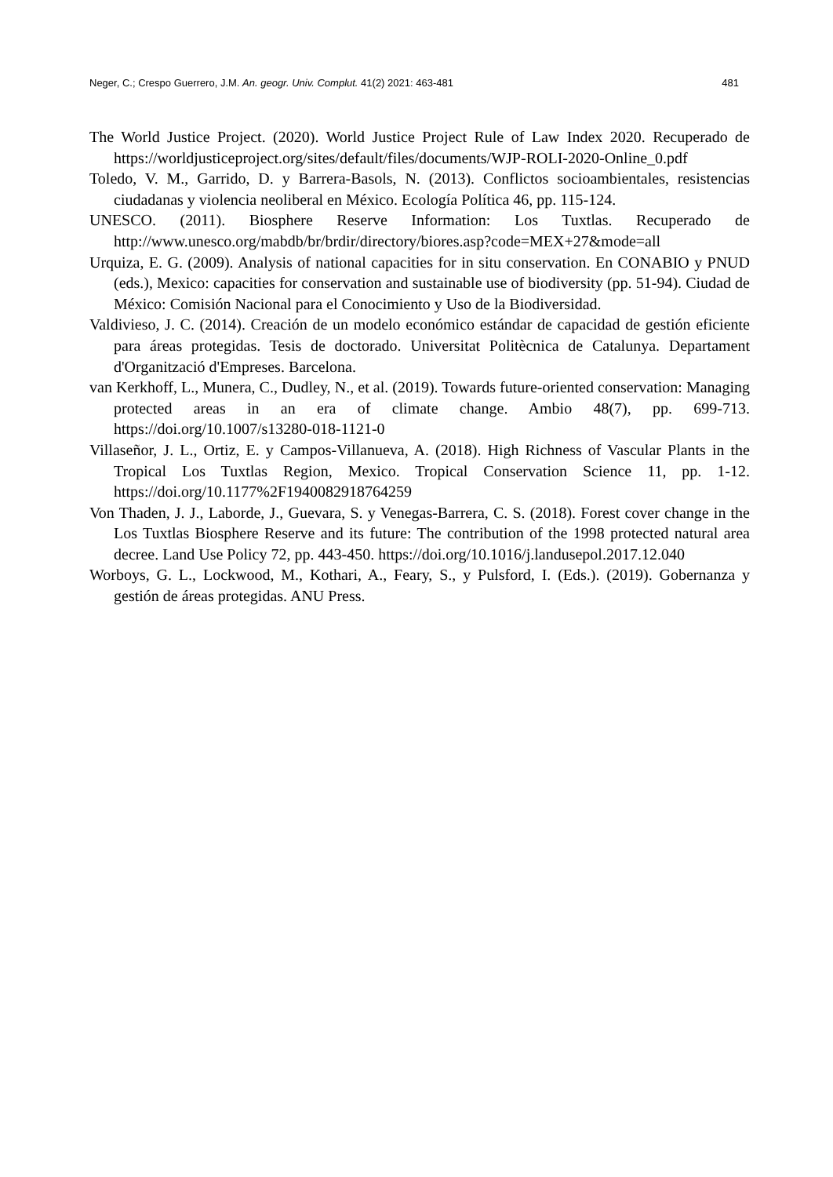Neger, C.; Crespo Guerrero, J.M. An. geogr. Univ. Complut. 41(2) 2021: 463-481 481
The World Justice Project. (2020). World Justice Project Rule of Law Index 2020. Recuperado de https://worldjusticeproject.org/sites/default/files/documents/WJP-ROLI-2020-Online_0.pdf
Toledo, V. M., Garrido, D. y Barrera-Basols, N. (2013). Conflictos socioambientales, resistencias ciudadanas y violencia neoliberal en México. Ecología Política 46, pp. 115-124.
UNESCO. (2011). Biosphere Reserve Information: Los Tuxtlas. Recuperado de http://www.unesco.org/mabdb/br/brdir/directory/biores.asp?code=MEX+27&mode=all
Urquiza, E. G. (2009). Analysis of national capacities for in situ conservation. En CONABIO y PNUD (eds.), Mexico: capacities for conservation and sustainable use of biodiversity (pp. 51-94). Ciudad de México: Comisión Nacional para el Conocimiento y Uso de la Biodiversidad.
Valdivieso, J. C. (2014). Creación de un modelo económico estándar de capacidad de gestión eficiente para áreas protegidas. Tesis de doctorado. Universitat Politècnica de Catalunya. Departament d'Organització d'Empreses. Barcelona.
van Kerkhoff, L., Munera, C., Dudley, N., et al. (2019). Towards future-oriented conservation: Managing protected areas in an era of climate change. Ambio 48(7), pp. 699-713. https://doi.org/10.1007/s13280-018-1121-0
Villaseñor, J. L., Ortiz, E. y Campos-Villanueva, A. (2018). High Richness of Vascular Plants in the Tropical Los Tuxtlas Region, Mexico. Tropical Conservation Science 11, pp. 1-12. https://doi.org/10.1177%2F1940082918764259
Von Thaden, J. J., Laborde, J., Guevara, S. y Venegas-Barrera, C. S. (2018). Forest cover change in the Los Tuxtlas Biosphere Reserve and its future: The contribution of the 1998 protected natural area decree. Land Use Policy 72, pp. 443-450. https://doi.org/10.1016/j.landusepol.2017.12.040
Worboys, G. L., Lockwood, M., Kothari, A., Feary, S., y Pulsford, I. (Eds.). (2019). Gobernanza y gestión de áreas protegidas. ANU Press.